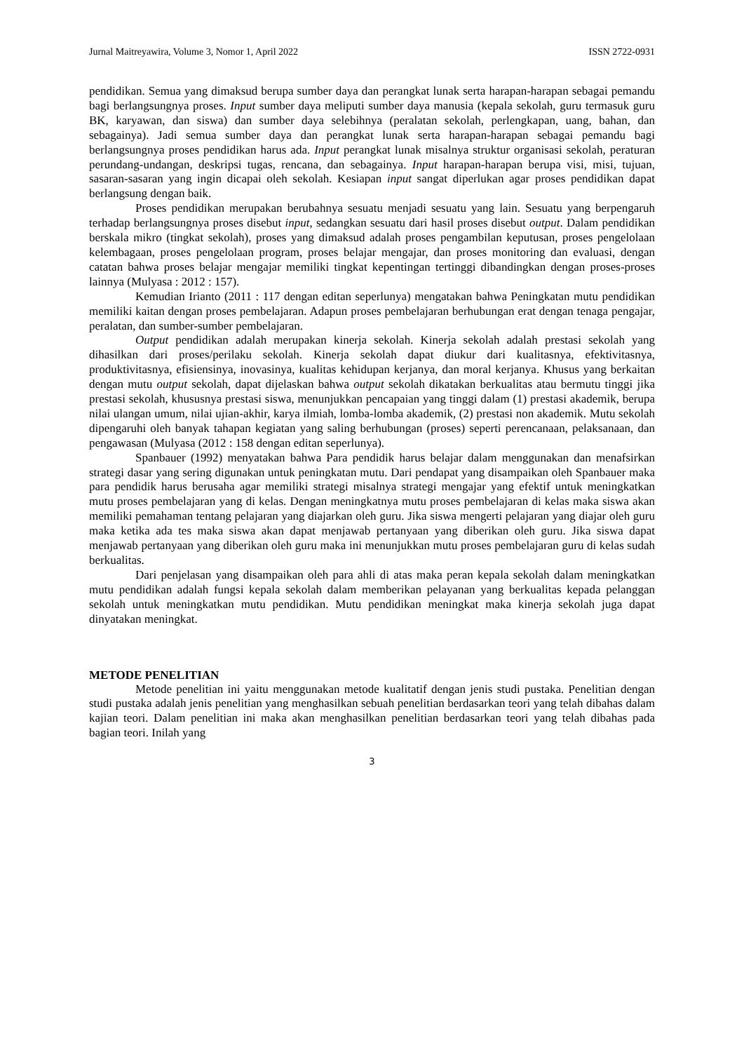Jurnal Maitreyawira, Volume 3, Nomor 1, April 2022 ISSN 2722-0931
pendidikan. Semua yang dimaksud berupa sumber daya dan perangkat lunak serta harapan-harapan sebagai pemandu bagi berlangsungnya proses. Input sumber daya meliputi sumber daya manusia (kepala sekolah, guru termasuk guru BK, karyawan, dan siswa) dan sumber daya selebihnya (peralatan sekolah, perlengkapan, uang, bahan, dan sebagainya). Jadi semua sumber daya dan perangkat lunak serta harapan-harapan sebagai pemandu bagi berlangsungnya proses pendidikan harus ada. Input perangkat lunak misalnya struktur organisasi sekolah, peraturan perundang-undangan, deskripsi tugas, rencana, dan sebagainya. Input harapan-harapan berupa visi, misi, tujuan, sasaran-sasaran yang ingin dicapai oleh sekolah. Kesiapan input sangat diperlukan agar proses pendidikan dapat berlangsung dengan baik.
Proses pendidikan merupakan berubahnya sesuatu menjadi sesuatu yang lain. Sesuatu yang berpengaruh terhadap berlangsungnya proses disebut input, sedangkan sesuatu dari hasil proses disebut output. Dalam pendidikan berskala mikro (tingkat sekolah), proses yang dimaksud adalah proses pengambilan keputusan, proses pengelolaan kelembagaan, proses pengelolaan program, proses belajar mengajar, dan proses monitoring dan evaluasi, dengan catatan bahwa proses belajar mengajar memiliki tingkat kepentingan tertinggi dibandingkan dengan proses-proses lainnya (Mulyasa : 2012 : 157).
Kemudian Irianto (2011 : 117 dengan editan seperlunya) mengatakan bahwa Peningkatan mutu pendidikan memiliki kaitan dengan proses pembelajaran. Adapun proses pembelajaran berhubungan erat dengan tenaga pengajar, peralatan, dan sumber-sumber pembelajaran.
Output pendidikan adalah merupakan kinerja sekolah. Kinerja sekolah adalah prestasi sekolah yang dihasilkan dari proses/perilaku sekolah. Kinerja sekolah dapat diukur dari kualitasnya, efektivitasnya, produktivitasnya, efisiensinya, inovasinya, kualitas kehidupan kerjanya, dan moral kerjanya. Khusus yang berkaitan dengan mutu output sekolah, dapat dijelaskan bahwa output sekolah dikatakan berkualitas atau bermutu tinggi jika prestasi sekolah, khususnya prestasi siswa, menunjukkan pencapaian yang tinggi dalam (1) prestasi akademik, berupa nilai ulangan umum, nilai ujian-akhir, karya ilmiah, lomba-lomba akademik, (2) prestasi non akademik. Mutu sekolah dipengaruhi oleh banyak tahapan kegiatan yang saling berhubungan (proses) seperti perencanaan, pelaksanaan, dan pengawasan (Mulyasa (2012 : 158 dengan editan seperlunya).
Spanbauer (1992) menyatakan bahwa Para pendidik harus belajar dalam menggunakan dan menafsirkan strategi dasar yang sering digunakan untuk peningkatan mutu. Dari pendapat yang disampaikan oleh Spanbauer maka para pendidik harus berusaha agar memiliki strategi misalnya strategi mengajar yang efektif untuk meningkatkan mutu proses pembelajaran yang di kelas. Dengan meningkatnya mutu proses pembelajaran di kelas maka siswa akan memiliki pemahaman tentang pelajaran yang diajarkan oleh guru. Jika siswa mengerti pelajaran yang diajar oleh guru maka ketika ada tes maka siswa akan dapat menjawab pertanyaan yang diberikan oleh guru. Jika siswa dapat menjawab pertanyaan yang diberikan oleh guru maka ini menunjukkan mutu proses pembelajaran guru di kelas sudah berkualitas.
Dari penjelasan yang disampaikan oleh para ahli di atas maka peran kepala sekolah dalam meningkatkan mutu pendidikan adalah fungsi kepala sekolah dalam memberikan pelayanan yang berkualitas kepada pelanggan sekolah untuk meningkatkan mutu pendidikan. Mutu pendidikan meningkat maka kinerja sekolah juga dapat dinyatakan meningkat.
METODE PENELITIAN
Metode penelitian ini yaitu menggunakan metode kualitatif dengan jenis studi pustaka. Penelitian dengan studi pustaka adalah jenis penelitian yang menghasilkan sebuah penelitian berdasarkan teori yang telah dibahas dalam kajian teori. Dalam penelitian ini maka akan menghasilkan penelitian berdasarkan teori yang telah dibahas pada bagian teori. Inilah yang
3